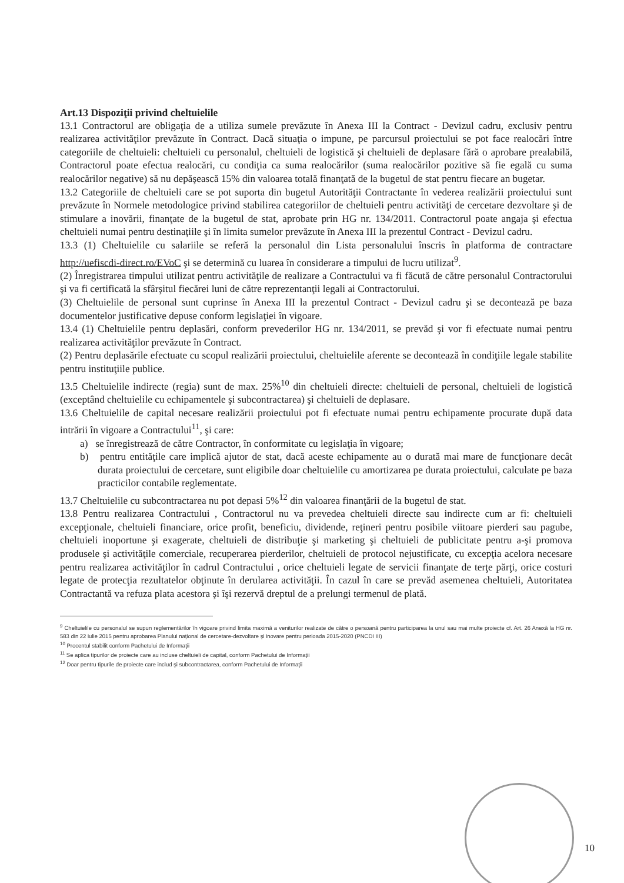Art.13 Dispoziţii privind cheltuielile
13.1 Contractorul are obligaţia de a utiliza sumele prevăzute în Anexa III la Contract - Devizul cadru, exclusiv pentru realizarea activităţilor prevăzute în Contract. Dacă situaţia o impune, pe parcursul proiectului se pot face realocări între categoriile de cheltuieli: cheltuieli cu personalul, cheltuieli de logistică şi cheltuieli de deplasare fără o aprobare prealabilă, Contractorul poate efectua realocări, cu condiţia ca suma realocărilor (suma realocărilor pozitive să fie egală cu suma realocărilor negative) să nu depăşească 15% din valoarea totală finanţată de la bugetul de stat pentru fiecare an bugetar.
13.2 Categoriile de cheltuieli care se pot suporta din bugetul Autorităţii Contractante în vederea realizării proiectului sunt prevăzute în Normele metodologice privind stabilirea categoriilor de cheltuieli pentru activităţi de cercetare dezvoltare şi de stimulare a inovării, finanţate de la bugetul de stat, aprobate prin HG nr. 134/2011. Contractorul poate angaja şi efectua cheltuieli numai pentru destinaţiile şi în limita sumelor prevăzute în Anexa III la prezentul Contract - Devizul cadru.
13.3 (1) Cheltuielile cu salariile se referă la personalul din Lista personalului înscris în platforma de contractare http://uefiscdi-direct.ro/EVoC şi se determină cu luarea în considerare a timpului de lucru utilizat<sup>9</sup>.
(2) Înregistrarea timpului utilizat pentru activităţile de realizare a Contractului va fi făcută de către personalul Contractorului şi va fi certificată la sfârşitul fiecărei luni de către reprezentanţii legali ai Contractorului.
(3) Cheltuielile de personal sunt cuprinse în Anexa III la prezentul Contract - Devizul cadru şi se decontează pe baza documentelor justificative depuse conform legislaţiei în vigoare.
13.4 (1) Cheltuielile pentru deplasări, conform prevederilor HG nr. 134/2011, se prevăd şi vor fi efectuate numai pentru realizarea activităţilor prevăzute în Contract.
(2) Pentru deplasările efectuate cu scopul realizării proiectului, cheltuielile aferente se decontează în condiţiile legale stabilite pentru instituţiile publice.
13.5 Cheltuielile indirecte (regia) sunt de max. 25%<sup>10</sup> din cheltuieli directe: cheltuieli de personal, cheltuieli de logistică (exceptând cheltuielile cu echipamentele şi subcontractarea) şi cheltuieli de deplasare.
13.6 Cheltuielile de capital necesare realizării proiectului pot fi efectuate numai pentru echipamente procurate după data intrării în vigoare a Contractului<sup>11</sup>, şi care:
a) se înregistrează de către Contractor, în conformitate cu legislaţia în vigoare;
b) pentru entităţile care implică ajutor de stat, dacă aceste echipamente au o durată mai mare de funcţionare decât durata proiectului de cercetare, sunt eligibile doar cheltuielile cu amortizarea pe durata proiectului, calculate pe baza practicilor contabile reglementate.
13.7 Cheltuielile cu subcontractarea nu pot depasi 5%<sup>12</sup> din valoarea finanţării de la bugetul de stat.
13.8 Pentru realizarea Contractului , Contractorul nu va prevedea cheltuieli directe sau indirecte cum ar fi: cheltuieli excepţionale, cheltuieli financiare, orice profit, beneficiu, dividende, reţineri pentru posibile viitoare pierderi sau pagube, cheltuieli inoportune şi exagerate, cheltuieli de distribuţie şi marketing şi cheltuieli de publicitate pentru a-şi promova produsele şi activităţile comerciale, recuperarea pierderilor, cheltuieli de protocol nejustificate, cu excepţia acelora necesare pentru realizarea activităţilor în cadrul Contractului , orice cheltuieli legate de servicii finanţate de terţe părţi, orice costuri legate de protecţia rezultatelor obţinute în derularea activităţii. În cazul în care se prevăd asemenea cheltuieli, Autoritatea Contractantă va refuza plata acestora şi îşi rezervă dreptul de a prelungi termenul de plată.
<sup>9</sup> Cheltuielile cu personalul se supun reglementărilor în vigoare privind limita maximă a veniturilor realizate de către o persoană pentru participarea la unul sau mai multe proiecte cf. Art. 26 Anexă la HG nr. 583 din 22 iulie 2015 pentru aprobarea Planului naţional de cercetare-dezvoltare şi inovare pentru perioada 2015-2020 (PNCDI III)
<sup>10</sup> Procentul stabilit conform Pachetului de Informaţii
<sup>11</sup> Se aplica tipurilor de proiecte care au incluse cheltuieli de capital, conform Pachetului de Informaţii
<sup>12</sup> Doar pentru tipurile de proiecte care includ şi subcontractarea, conform Pachetului de Informaţii
10